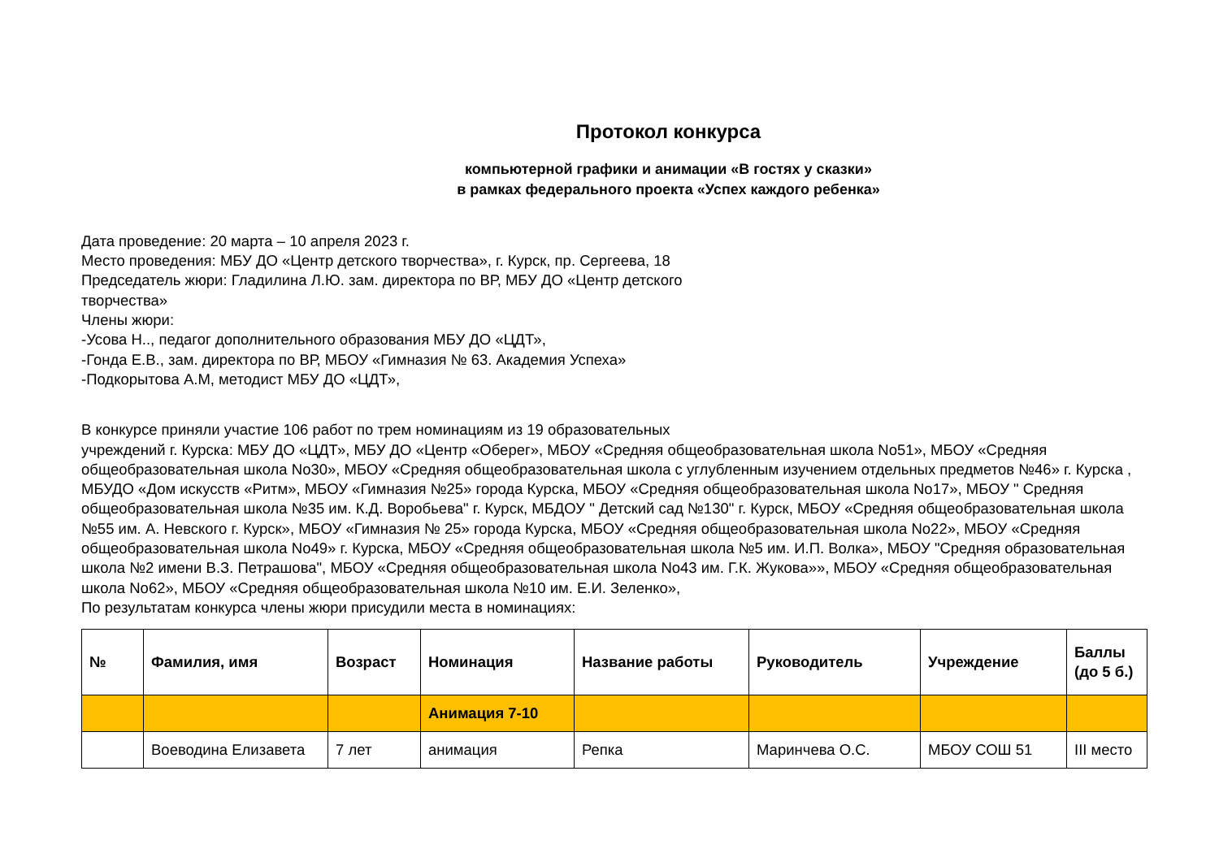Протокол конкурса
компьютерной графики и анимации «В гостях у сказки»
в рамках федерального проекта «Успех каждого ребенка»
Дата проведение: 20 марта – 10 апреля 2023 г.
Место проведения: МБУ ДО «Центр детского творчества», г. Курск, пр. Сергеева, 18
Председатель жюри: Гладилина Л.Ю. зам. директора по ВР, МБУ ДО «Центр детского
творчества»
Члены жюри:
-Усова Н.., педагог дополнительного образования МБУ ДО «ЦДТ»,
-Гонда Е.В., зам. директора по ВР, МБОУ «Гимназия № 63. Академия Успеха»
-Подкорытова А.М, методист МБУ ДО «ЦДТ»,
В конкурсе приняли участие 106 работ по трем номинациям из 19 образовательных
учреждений г. Курска: МБУ ДО «ЦДТ», МБУ ДО «Центр «Оберег», МБОУ «Средняя общеобразовательная школа No51», МБОУ «Средняя общеобразовательная школа No30», МБОУ «Средняя общеобразовательная школа с углубленным изучением отдельных предметов №46» г. Курска , МБУДО «Дом искусств «Ритм», МБОУ «Гимназия №25» города Курска, МБОУ «Средняя общеобразовательная школа No17», МБОУ " Средняя общеобразовательная школа №35 им. К.Д. Воробьева" г. Курск, МБДОУ " Детский сад №130" г. Курск, МБОУ «Средняя общеобразовательная школа №55 им. А. Невского г. Курск», МБОУ «Гимназия № 25» города Курска, МБОУ «Средняя общеобразовательная школа No22», МБОУ «Средняя общеобразовательная школа No49» г. Курска, МБОУ «Средняя общеобразовательная школа №5 им. И.П. Волка», МБОУ "Средняя образовательная школа №2 имени В.З. Петрашова", МБОУ «Средняя общеобразовательная школа No43 им. Г.К. Жукова»», МБОУ «Средняя общеобразовательная школа No62», МБОУ «Средняя общеобразовательная школа №10 им. Е.И. Зеленко»,
По результатам конкурса члены жюри присудили места в номинациях:
| № | Фамилия, имя | Возраст | Номинация | Название работы | Руководитель | Учреждение | Баллы (до 5 б.) |
| --- | --- | --- | --- | --- | --- | --- | --- |
| | | | Анимация 7-10 | | | | |
| | Воеводина Елизавета | 7 лет | анимация | Репка | Маринчева О.С. | МБОУ СОШ 51 | III место |